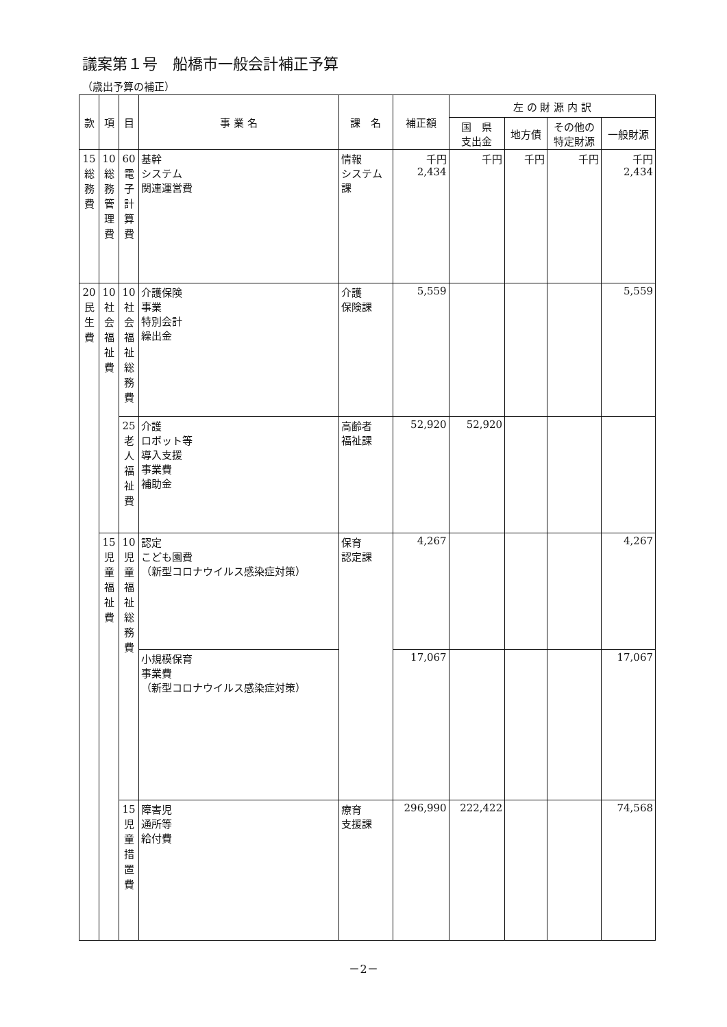議案第１号　船橋市一般会計補正予算
（歳出予算の補正）
| 款 | 項 | 目 | 事 業 名 | 課 名 | 補正額 | 左 の 財 源 内 訳 | | | |
| --- | --- | --- | --- | --- | --- | --- | --- | --- | --- |
| | | | | | | 国 県 支出金 | 地方債 | その他の 特定財源 | 一般財源 |
| 15 総務費 | 10 総務管理費 | 60 電子計算費 | 基幹 システム 関連運営費 | 情報 システム 課 | 千円 2,434 | 千円 | 千円 | 千円 | 千円 2,434 |
| 20 民生費 | 10 社会福祉費 | 10 社会福祉総務費 | 介護保険 事業 特別会計 繰出金 | 介護 保険課 | 5,559 | | | | 5,559 |
| | | 25 老人福祉費 | 介護 ロボット等 導入支援 事業費 補助金 | 高齢者 福祉課 | 52,920 | 52,920 | | | |
| | 15 児童福祉費 | 10 児童福祉総務費 | 認定 こども園費 （新型コロナウイルス感染症対策） | 保育 認定課 | 4,267 | | | | 4,267 |
| | | | 小規模保育 事業費 （新型コロナウイルス感染症対策） | | 17,067 | | | | 17,067 |
| | | 15 児童措置費 | 障害児 通所等 給付費 | 療育 支援課 | 296,990 | 222,422 | | | 74,568 |
－2－